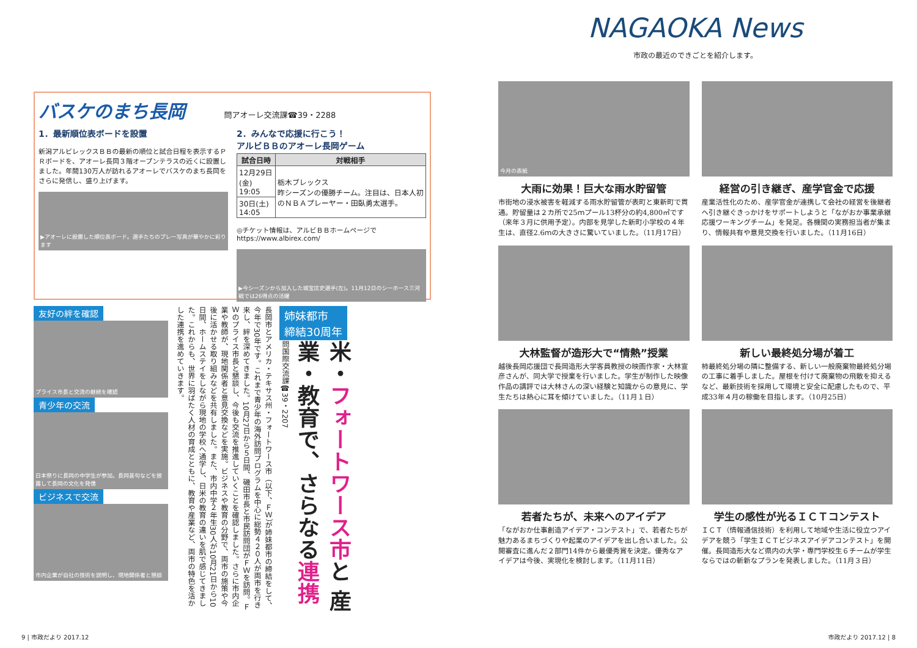バスケのまち長岡
問アオーレ交流課☎39・2288
1．最新順位表ボードを設置
新潟アルビレックスＢＢの最新の順位と試合日程を表示するＰＲボードを、アオーレ長岡３階オープンテラスの近くに設置しました。年間130万人が訪れるアオーレでバスケのまち長岡をさらに発信し、盛り上げます。
▶アオーレに設置した順位表ボード。選手たちのプレー写真が華やかに彩ります
2．みんなで応援に行こう！
アルビＢＢのアオーレ長岡ゲーム
| 試合日時 | 対戦相手 |
| --- | --- |
| 12月29日(金) 19:05 | 栃木ブレックス 昨シーズンの優勝チーム。注目は、日本人初のＮＢＡプレーヤー・田臥勇太選手。 |
| 30日(土) 14:05 | |
◎チケット情報は、アルビＢＢホームページで https://www.albirex.com/
▶今シーズンから加入した城宝匡史選手(左)。11月12日のシーホース三河戦では26得点の活躍
友好の絆を確認
プライス市長と交流の継続を確認
青少年の交流
日本祭りに長岡の中学生が参加。長岡甚句などを披露して長岡の文化を発信
ビジネスで交流
市内企業が自社の技術を説明し、現地関係者と懇談
長岡市とアメリカ・テキサス州・フォートワース市（以下、ＦＷ）が姉妹都市の締結をして、今年で30年です。これまで青少年の海外訪問プログラムを中心に総勢４２０人が両市を行き来し、絆を深めてきました。10月27日から５日間、磯田市長と市民訪問団がＦＷを訪問。ＦＷのプライス市長と懇談し、今後も交流を推進していくことを確認しました。さらに市内企業や教師が、現地関係者と意見交換などを実施。ビジネスや教育の分野で、両市の施策や今後に活かせる取り組みなどを共有しました。また、市内中学２年生30人が10月21日から10日間、ホームステイをしながら現地の学校へ通学し、日米の教育の違いを肌で感じてきました。これからも、世界に羽ばたく人材の育成とともに、教育や産業など、両市の特色を活かした連携を進めていきます。
姉妹都市
締結30周年
問国際交流課☎39・2207
米・フォートワース市と 産業・教育で、さらなる連携
NAGAOKA News
市政の最近のできごとを紹介します。
今月の表紙
大雨に効果！巨大な雨水貯留管
市街地の浸水被害を軽減する雨水貯留管が表町と東新町で貫通。貯留量は２カ所で25ｍプール13杯分の約4,800㎥です（来年３月に供用予定）。内部を見学した新町小学校の４年生は、直径2.6ｍの大きさに驚いていました。（11月17日）
経営の引き継ぎ、産学官金で応援
産業活性化のため、産学官金が連携して会社の経営を後継者へ引き継ぐきっかけをサポートしようと「ながおか事業承継応援ワーキングチーム」を発足。各機関の実務担当者が集まり、情報共有や意見交換を行いました。（11月16日）
大林監督が造形大で“情熱”授業
越後長岡応援団で長岡造形大学客員教授の映画作家・大林宣彦さんが、同大学で授業を行いました。学生が制作した映像作品の講評では大林さんの深い経験と知識からの意見に、学生たちは熱心に耳を傾けていました。（11月１日）
新しい最終処分場が着工
柿最終処分場の隣に整備する、新しい一般廃棄物最終処分場の工事に着手しました。屋根を付けて廃棄物の飛散を抑えるなど、最新技術を採用して環境と安全に配慮したもので、平成33年４月の稼働を目指します。（10月25日）
若者たちが、未来へのアイデア
「ながおか仕事創造アイデア・コンテスト」で、若者たちが魅力あるまちづくりや起業のアイデアを出し合いました。公開審査に進んだ２部門14件から最優秀賞を決定。優秀なアイデアは今後、実現化を検討します。（11月11日）
学生の感性が光るＩＣＴコンテスト
ＩＣＴ（情報通信技術）を利用して地域や生活に役立つアイデアを競う「学生ＩＣＴビジネスアイデアコンテスト」を開催。長岡造形大など県内の大学・専門学校生６チームが学生ならではの斬新なプランを発表しました。（11月３日）
9 | 市政だより 2017.12 市政だより 2017.12 | 8